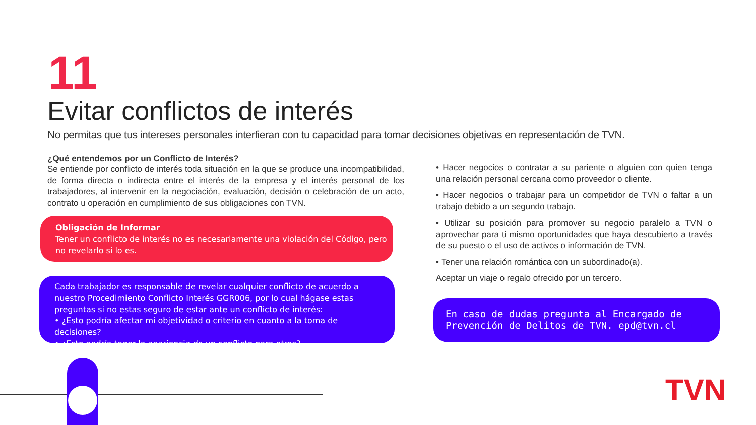11
Evitar conflictos de interés
No permitas que tus intereses personales interfieran con tu capacidad para tomar decisiones objetivas en representación de TVN.
¿Qué entendemos por un Conflicto de Interés?
Se entiende por conflicto de interés toda situación en la que se produce una incompatibilidad, de forma directa o indirecta entre el interés de la empresa y el interés personal de los trabajadores, al intervenir en la negociación, evaluación, decisión o celebración de un acto, contrato u operación en cumplimiento de sus obligaciones con TVN.
Obligación de Informar
Tener un conflicto de interés no es necesariamente una violación del Código, pero no revelarlo si lo es.
Cada trabajador es responsable de revelar cualquier conflicto de acuerdo a nuestro Procedimiento Conflicto Interés GGR006, por lo cual hágase estas preguntas si no estas seguro de estar ante un conflicto de interés:
• ¿Esto podría afectar mi objetividad o criterio en cuanto a la toma de decisiones?
• ¿Esto podría tener la apariencia de un conflicto para otros?
• Hacer negocios o contratar a su pariente o alguien con quien tenga una relación personal cercana como proveedor o cliente.
• Hacer negocios o trabajar para un competidor de TVN o faltar a un trabajo debido a un segundo trabajo.
• Utilizar su posición para promover su negocio paralelo a TVN o aprovechar para ti mismo oportunidades que haya descubierto a través de su puesto o el uso de activos o información de TVN.
• Tener una relación romántica con un subordinado(a).
Aceptar un viaje o regalo ofrecido por un tercero.
En caso de dudas pregunta al Encargado de Prevención de Delitos de TVN. epd@tvn.cl
TVN